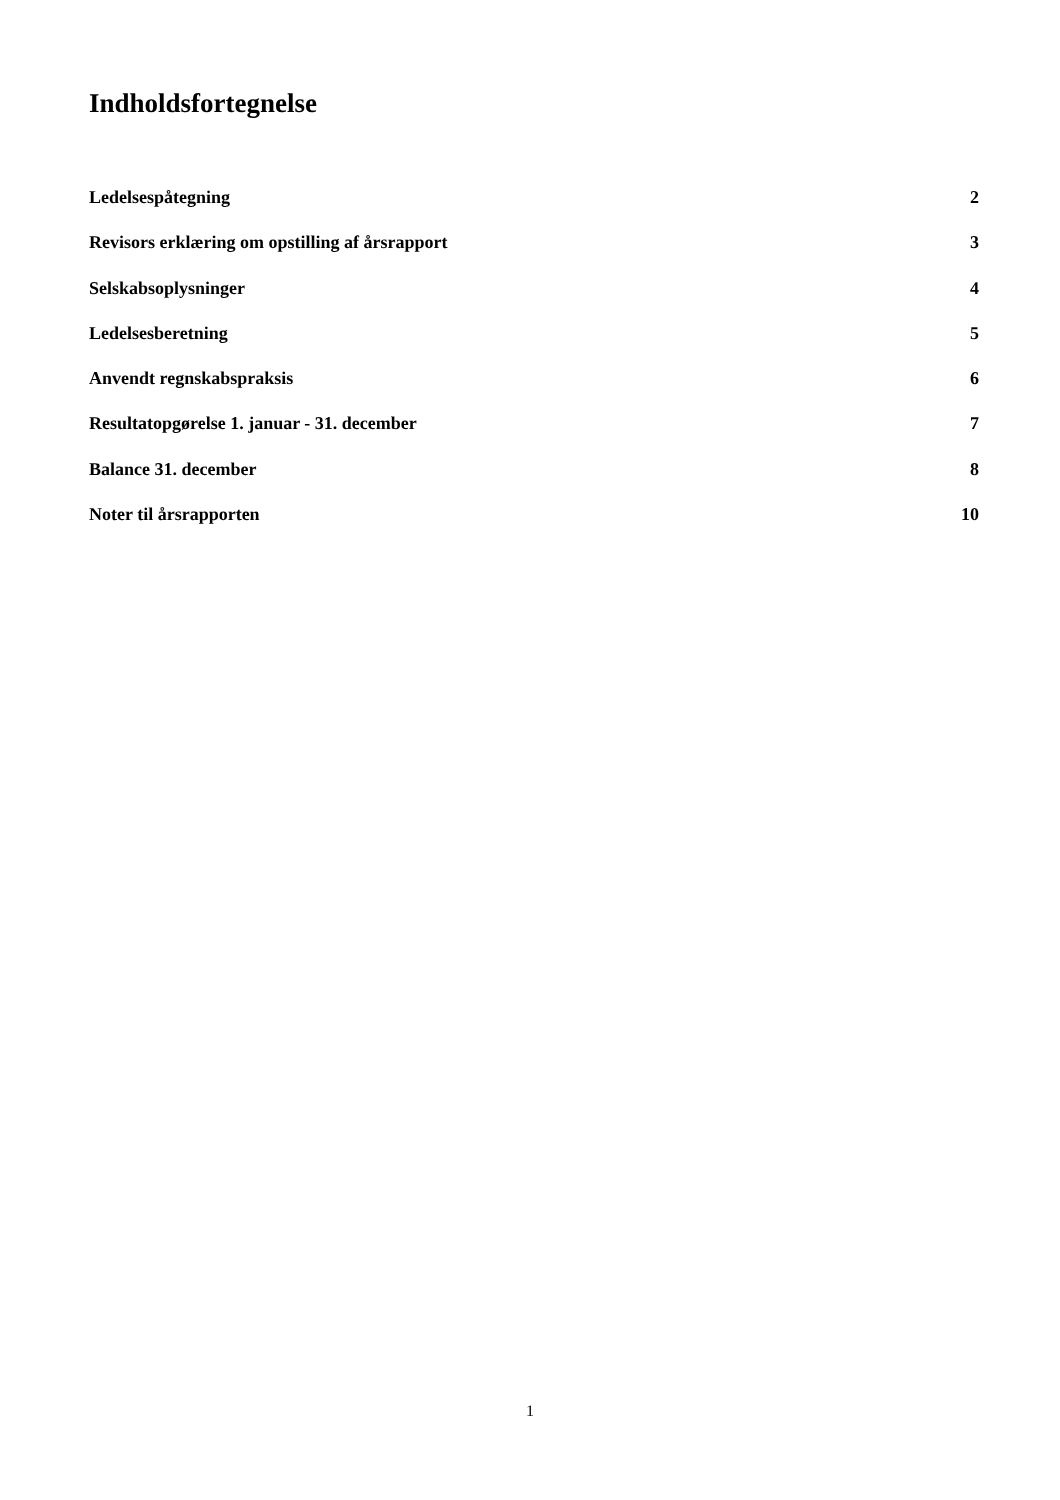Indholdsfortegnelse
Ledelsespåtegning 2
Revisors erklæring om opstilling af årsrapport 3
Selskabsoplysninger 4
Ledelsesberetning 5
Anvendt regnskabspraksis 6
Resultatopgørelse 1. januar - 31. december 7
Balance 31. december 8
Noter til årsrapporten 10
1